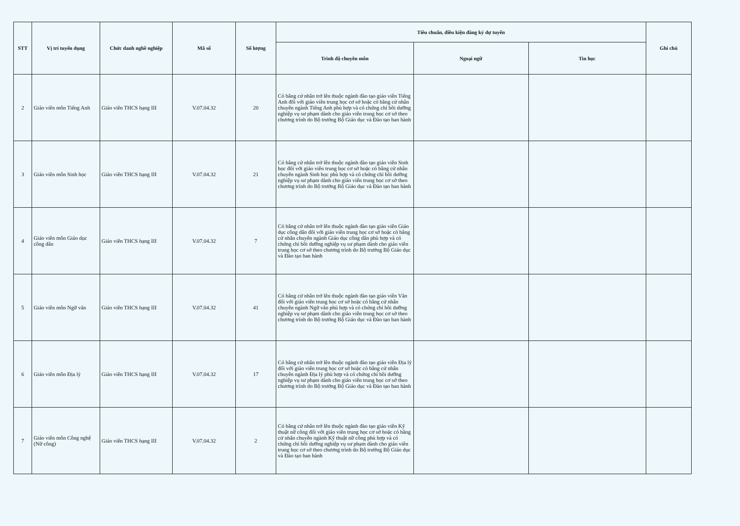| STT | Vị trí tuyển dụng | Chức danh nghề nghiệp | Mã số | Số lượng | Tiêu chuẩn, điều kiện đăng ký dự tuyển | | | Ghi chú |
| --- | --- | --- | --- | --- | --- | --- | --- | --- |
| | | | | | Trình độ chuyên môn | Ngoại ngữ | Tin học | |
| 2 | Giáo viên môn Tiếng Anh | Giáo viên THCS hạng III | V.07.04.32 | 20 | Có bằng cử nhân trở lên thuộc ngành đào tạo giáo viên Tiếng Anh đối với giáo viên trung học cơ sở hoặc có bằng cử nhân chuyên ngành Tiếng Anh phù hợp và có chứng chỉ bồi dưỡng nghiệp vụ sư phạm dành cho giáo viên trung học cơ sở theo chương trình do Bộ trưởng Bộ Giáo dục và Đào tạo ban hành | | | |
| 3 | Giáo viên môn Sinh học | Giáo viên THCS hạng III | V.07.04.32 | 21 | Có bằng cử nhân trở lên thuộc ngành đào tạo giáo viên Sinh học đối với giáo viên trung học cơ sở hoặc có bằng cử nhân chuyên ngành Sinh học phù hợp và có chứng chỉ bồi dưỡng nghiệp vụ sư phạm dành cho giáo viên trung học cơ sở theo chương trình do Bộ trưởng Bộ Giáo dục và Đào tạo ban hành | | | |
| 4 | Giáo viên môn Giáo dục công dân | Giáo viên THCS hạng III | V.07.04.32 | 7 | Có bằng cử nhân trở lên thuộc ngành đào tạo giáo viên Giáo dục công dân đối với giáo viên trung học cơ sở hoặc có bằng cử nhân chuyên ngành Giáo dục công dân phù hợp và có chứng chỉ bồi dưỡng nghiệp vụ sư phạm dành cho giáo viên trung học cơ sở theo chương trình do Bộ trưởng Bộ Giáo dục và Đào tạo ban hành | | | |
| 5 | Giáo viên môn Ngữ văn | Giáo viên THCS hạng III | V.07.04.32 | 41 | Có bằng cử nhân trở lên thuộc ngành đào tạo giáo viên Văn đối với giáo viên trung học cơ sở hoặc có bằng cử nhân chuyên ngành Ngữ văn phù hợp và có chứng chỉ bồi dưỡng nghiệp vụ sư phạm dành cho giáo viên trung học cơ sở theo chương trình do Bộ trưởng Bộ Giáo dục và Đào tạo ban hành | | | |
| 6 | Giáo viên môn Địa lý | Giáo viên THCS hạng III | V.07.04.32 | 17 | Có bằng cử nhân trở lên thuộc ngành đào tạo giáo viên Địa lý đối với giáo viên trung học cơ sở hoặc có bằng cử nhân chuyên ngành Địa lý phù hợp và có chứng chỉ bồi dưỡng nghiệp vụ sư phạm dành cho giáo viên trung học cơ sở theo chương trình do Bộ trưởng Bộ Giáo dục và Đào tạo ban hành | | | |
| 7 | Giáo viên môn Công nghệ (Nữ công) | Giáo viên THCS hạng III | V.07.04.32 | 2 | Có bằng cử nhân trở lên thuộc ngành đào tạo giáo viên Kỹ thuật nữ công đối với giáo viên trung học cơ sở hoặc có bằng cử nhân chuyên ngành Kỹ thuật nữ công phù hợp và có chứng chỉ bồi dưỡng nghiệp vụ sư phạm dành cho giáo viên trung học cơ sở theo chương trình do Bộ trưởng Bộ Giáo dục và Đào tạo ban hành | | | |